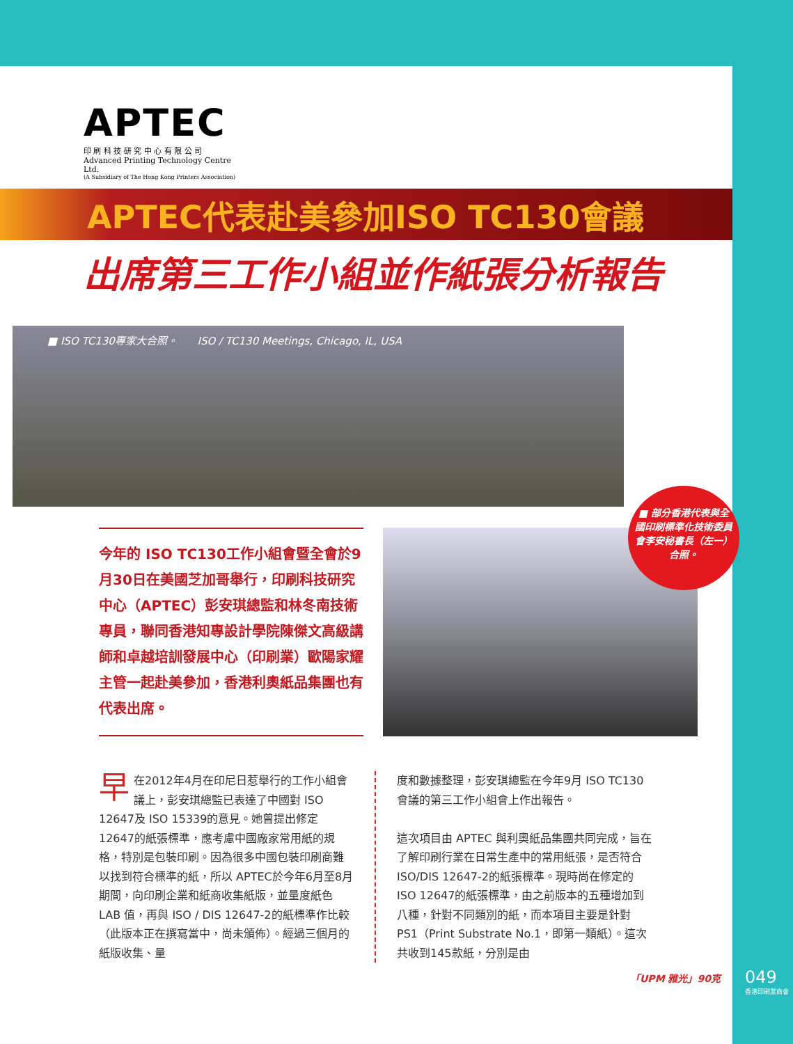APTEC
印 刷 科 技 研 究 中 心 有 限 公 司
Advanced Printing Technology Centre Ltd.
(A Subsidiary of The Hong Kong Printers Association)
APTEC代表赴美參加ISO TC130會議
出席第三工作小組並作紙張分析報告
■ ISO TC130專家大合照。 ISO / TC130 Meetings, Chicago, IL, USA
今年的 ISO TC130工作小組會暨全會於9月30日在美國芝加哥舉行，印刷科技研究中心（APTEC）彭安琪總監和林冬南技術專員，聯同香港知專設計學院陳傑文高級講師和卓越培訓發展中心（印刷業）歐陽家耀主管一起赴美參加，香港利奧紙品集團也有代表出席。
■ 部分香港代表與全國印刷標準化技術委員會李安秘書長（左一）合照。
早在2012年4月在印尼日惹舉行的工作小組會議上，彭安琪總監已表達了中國對 ISO 12647及 ISO 15339的意見。她曾提出修定12647的紙張標準，應考慮中國廠家常用紙的規格，特別是包裝印刷。因為很多中國包裝印刷商難以找到符合標準的紙，所以 APTEC於今年6月至8月期間，向印刷企業和紙商收集紙版，並量度紙色 LAB 值，再與 ISO / DIS 12647-2的紙標準作比較（此版本正在撰寫當中，尚未頒佈）。經過三個月的紙版收集、量
度和數據整理，彭安琪總監在今年9月 ISO TC130會議的第三工作小組會上作出報告。
這次項目由 APTEC 與利奧紙品集團共同完成，旨在了解印刷行業在日常生產中的常用紙張，是否符合 ISO/DIS 12647-2的紙張標準。現時尚在修定的 ISO 12647的紙張標準，由之前版本的五種增加到八種，針對不同類別的紙，而本項目主要是針對 PS1（Print Substrate No.1，即第一類紙）。這次共收到145款紙，分別是由
「UPM 雅光」90克 049
香港印刷業商會